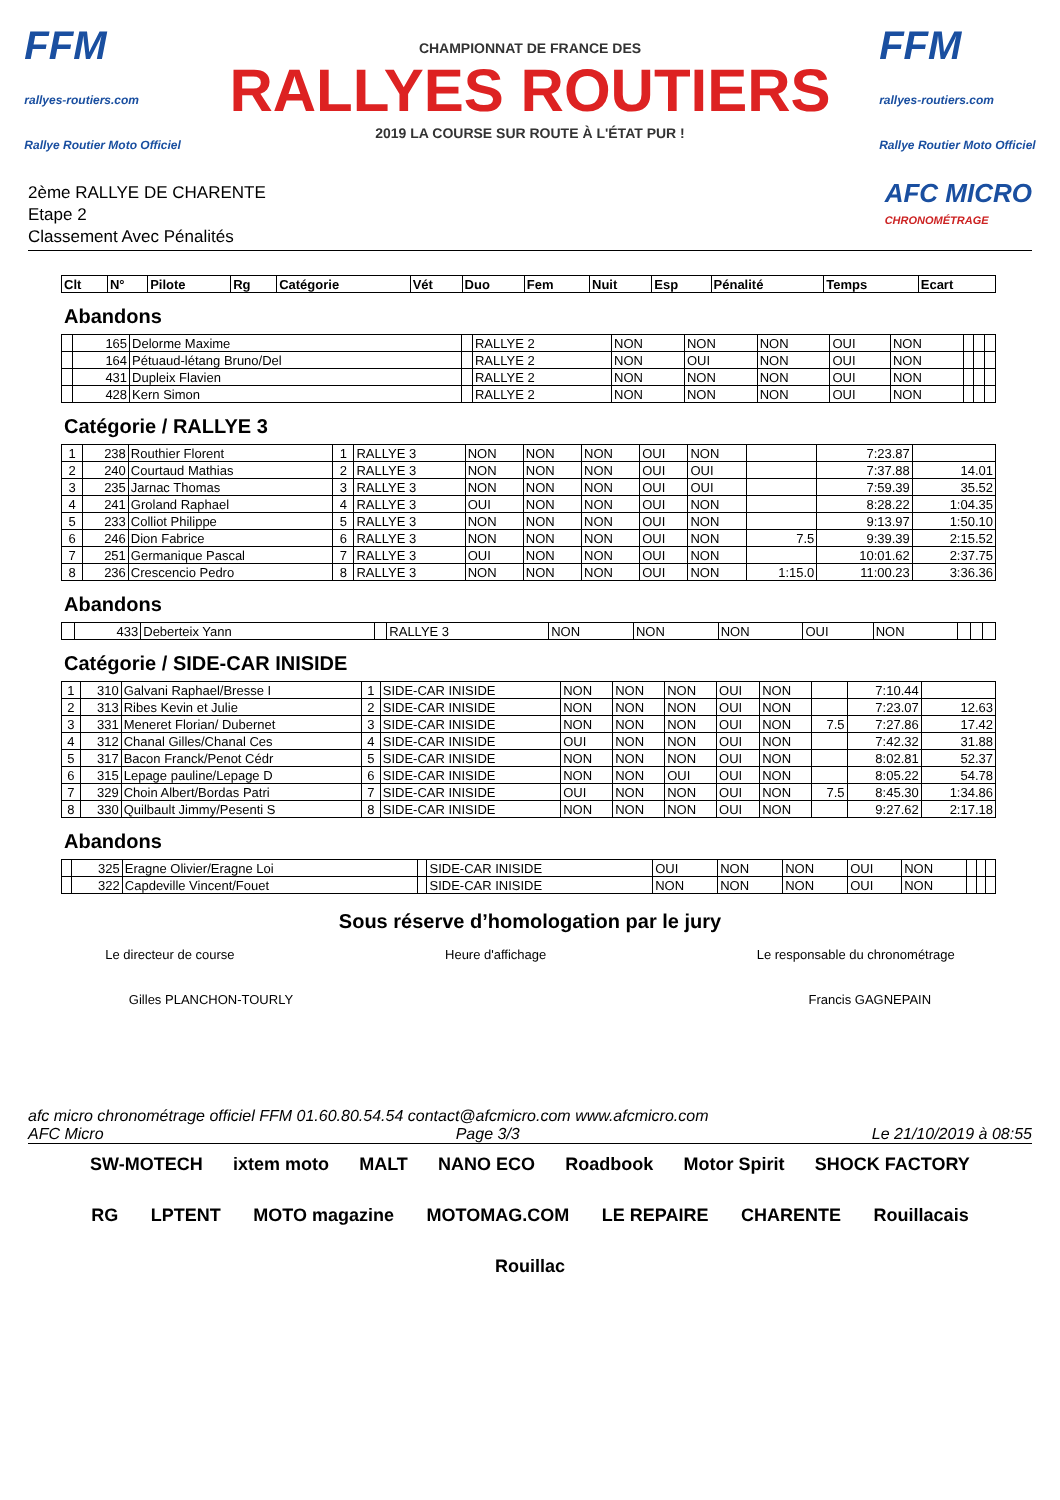FFM
rallyes-routiers.com
Rallye Routier Moto Officiel
CHAMPIONNAT DE FRANCE DES
RALLYES ROUTIERS
2019 LA COURSE SUR ROUTE À L'ÉTAT PUR !
FFM
rallyes-routiers.com
Rallye Routier Moto Officiel
2ème RALLYE DE CHARENTE
Etape 2
Classement Avec Pénalités
AFC MICRO
CHRONOMÉTRAGE
| Clt | N° | Pilote | Rg | Catégorie | Vét | Duo | Fem | Nuit | Esp | Pénalité | Temps | Ecart |
| --- | --- | --- | --- | --- | --- | --- | --- | --- | --- | --- | --- | --- |
Abandons
| | 165 | Delorme Maxime | | RALLYE 2 | NON | NON | NON | OUI | NON | | | |
| | 164 | Pétuaud-létang Bruno/Del | | RALLYE 2 | NON | OUI | NON | OUI | NON | | | |
| | 431 | Dupleix Flavien | | RALLYE 2 | NON | NON | NON | OUI | NON | | | |
| | 428 | Kern Simon | | RALLYE 2 | NON | NON | NON | OUI | NON | | | |
Catégorie / RALLYE 3
| 1 | 238 | Routhier Florent | 1 | RALLYE 3 | NON | NON | NON | OUI | NON | | 7:23.87 | |
| 2 | 240 | Courtaud Mathias | 2 | RALLYE 3 | NON | NON | NON | OUI | OUI | | 7:37.88 | 14.01 |
| 3 | 235 | Jarnac Thomas | 3 | RALLYE 3 | NON | NON | NON | OUI | OUI | | 7:59.39 | 35.52 |
| 4 | 241 | Groland Raphael | 4 | RALLYE 3 | OUI | NON | NON | OUI | NON | | 8:28.22 | 1:04.35 |
| 5 | 233 | Colliot Philippe | 5 | RALLYE 3 | NON | NON | NON | OUI | NON | | 9:13.97 | 1:50.10 |
| 6 | 246 | Dion Fabrice | 6 | RALLYE 3 | NON | NON | NON | OUI | NON | 7.5 | 9:39.39 | 2:15.52 |
| 7 | 251 | Germanique Pascal | 7 | RALLYE 3 | OUI | NON | NON | OUI | NON | | 10:01.62 | 2:37.75 |
| 8 | 236 | Crescencio Pedro | 8 | RALLYE 3 | NON | NON | NON | OUI | NON | 1:15.0 | 11:00.23 | 3:36.36 |
Abandons
| | 433 | Deberteix Yann | | RALLYE 3 | NON | NON | NON | OUI | NON | | | |
Catégorie / SIDE-CAR INISIDE
| 1 | 310 | Galvani Raphael/Bresse I | 1 | SIDE-CAR INISIDE | NON | NON | NON | OUI | NON | | 7:10.44 | |
| 2 | 313 | Ribes Kevin et Julie | 2 | SIDE-CAR INISIDE | NON | NON | NON | OUI | NON | | 7:23.07 | 12.63 |
| 3 | 331 | Meneret Florian/ Dubernet | 3 | SIDE-CAR INISIDE | NON | NON | NON | OUI | NON | 7.5 | 7:27.86 | 17.42 |
| 4 | 312 | Chanal Gilles/Chanal Ces | 4 | SIDE-CAR INISIDE | OUI | NON | NON | OUI | NON | | 7:42.32 | 31.88 |
| 5 | 317 | Bacon Franck/Penot Cédr | 5 | SIDE-CAR INISIDE | NON | NON | NON | OUI | NON | | 8:02.81 | 52.37 |
| 6 | 315 | Lepage pauline/Lepage D | 6 | SIDE-CAR INISIDE | NON | NON | OUI | OUI | NON | | 8:05.22 | 54.78 |
| 7 | 329 | Choin Albert/Bordas Patri | 7 | SIDE-CAR INISIDE | OUI | NON | NON | OUI | NON | 7.5 | 8:45.30 | 1:34.86 |
| 8 | 330 | Quilbault Jimmy/Pesenti S | 8 | SIDE-CAR INISIDE | NON | NON | NON | OUI | NON | | 9:27.62 | 2:17.18 |
Abandons
| | 325 | Eragne Olivier/Eragne Loi | | SIDE-CAR INISIDE | OUI | NON | NON | OUI | NON | | | |
| | 322 | Capdeville Vincent/Fouet | | SIDE-CAR INISIDE | NON | NON | NON | OUI | NON | | | |
Sous réserve d’homologation par le jury
Le directeur de course Heure d'affichage Le responsable du chronométrage
Gilles PLANCHON-TOURLY Francis GAGNEPAIN
afc micro chronométrage officiel FFM 01.60.80.54.54 contact@afcmicro.com www.afcmicro.com
AFC Micro Page 3/3 Le 21/10/2019 à 08:55
SW-MOTECH ixtem moto MALT NANO ECO Roadbook Motor Spirit SHOCK FACTORY RG LPTENT MOTO magazine MOTOMAG.COM LE REPAIRE CHARENTE Rouillacais Rouillac